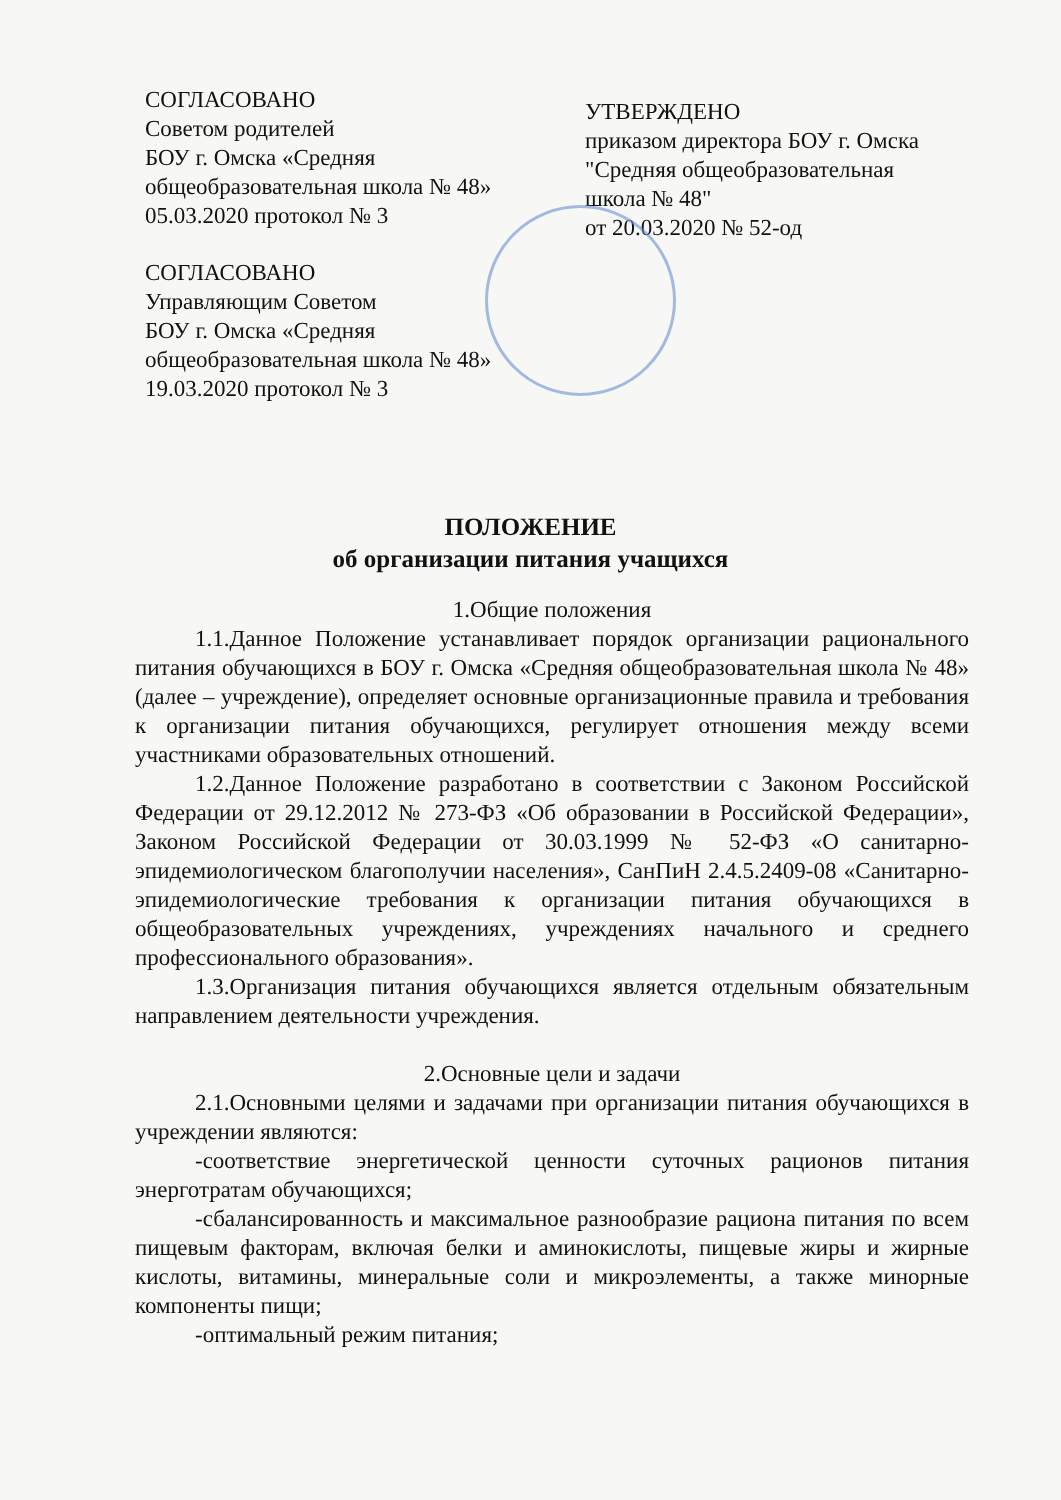СОГЛАСОВАНО
Советом родителей
БОУ г. Омска «Средняя
общеобразовательная школа № 48»
05.03.2020 протокол № 3
СОГЛАСОВАНО
Управляющим Советом
БОУ г. Омска «Средняя
общеобразовательная школа № 48»
19.03.2020 протокол № 3
УТВЕРЖДЕНО
приказом директора БОУ г. Омска
"Средняя общеобразовательная
школа № 48"
от 20.03.2020 № 52-од
ПОЛОЖЕНИЕ
об организации питания учащихся
1.Общие положения
1.1.Данное Положение устанавливает порядок организации рационального питания обучающихся в БОУ г. Омска «Средняя общеобразовательная школа № 48» (далее – учреждение), определяет основные организационные правила и требования к организации питания обучающихся, регулирует отношения между всеми участниками образовательных отношений.
1.2.Данное Положение разработано в соответствии с Законом Российской Федерации от 29.12.2012 № 273-ФЗ «Об образовании в Российской Федерации», Законом Российской Федерации от 30.03.1999 № 52-ФЗ «О санитарно-эпидемиологическом благополучии населения», СанПиН 2.4.5.2409-08 «Санитарно-эпидемиологические требования к организации питания обучающихся в общеобразовательных учреждениях, учреждениях начального и среднего профессионального образования».
1.3.Организация питания обучающихся является отдельным обязательным направлением деятельности учреждения.
2.Основные цели и задачи
2.1.Основными целями и задачами при организации питания обучающихся в учреждении являются:
-соответствие энергетической ценности суточных рационов питания энерготратам обучающихся;
-сбалансированность и максимальное разнообразие рациона питания по всем пищевым факторам, включая белки и аминокислоты, пищевые жиры и жирные кислоты, витамины, минеральные соли и микроэлементы, а также минорные компоненты пищи;
-оптимальный режим питания;